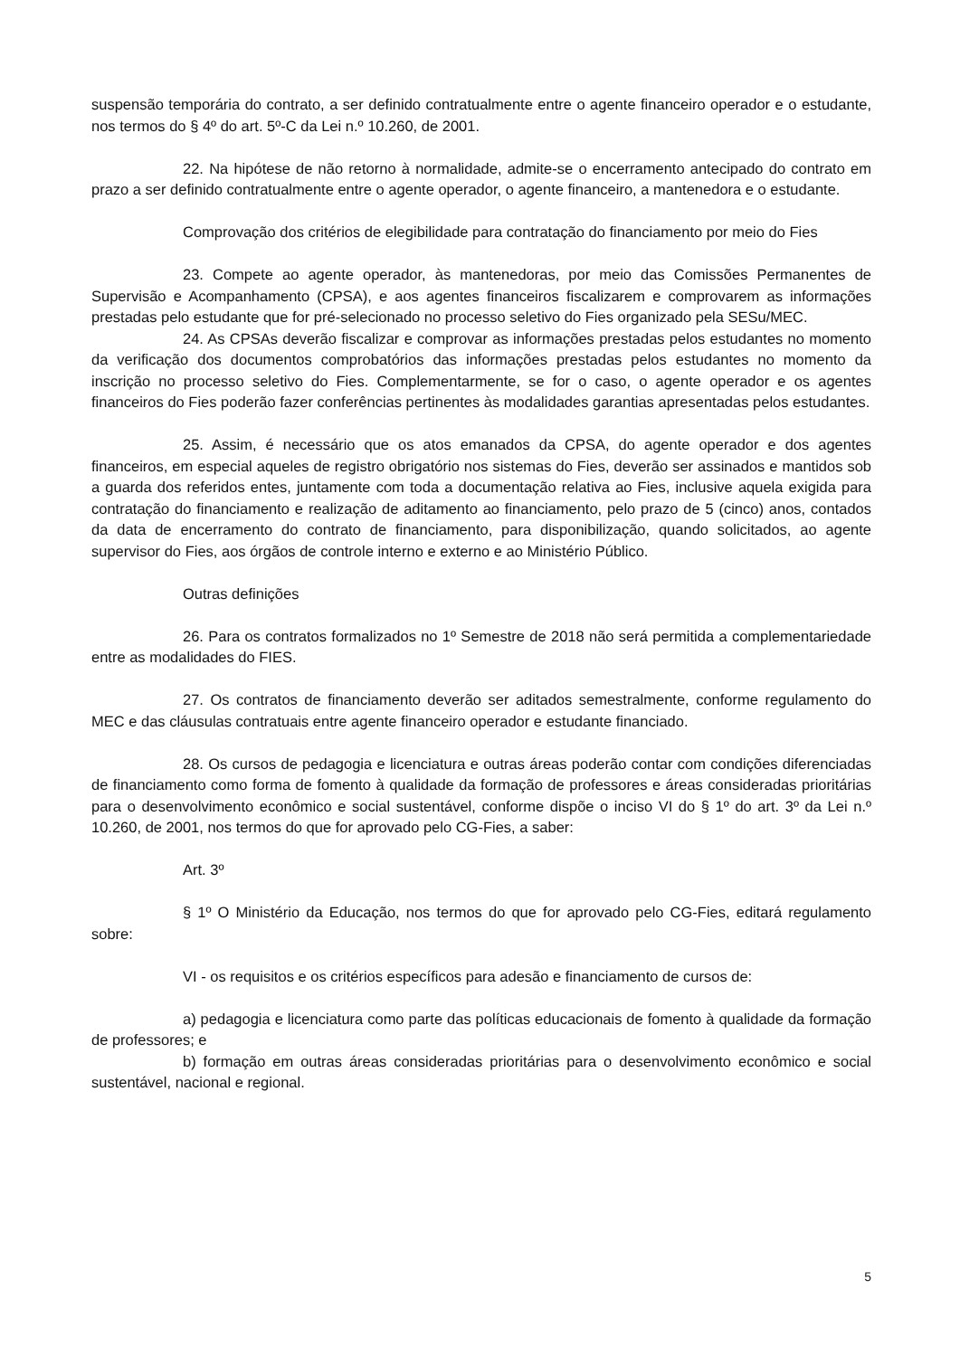suspensão temporária do contrato, a ser definido contratualmente entre o agente financeiro operador e o estudante, nos termos do § 4º do art. 5º-C da Lei n.º 10.260, de 2001.
22. Na hipótese de não retorno à normalidade, admite-se o encerramento antecipado do contrato em prazo a ser definido contratualmente entre o agente operador, o agente financeiro, a mantenedora e o estudante.
Comprovação dos critérios de elegibilidade para contratação do financiamento por meio do Fies
23. Compete ao agente operador, às mantenedoras, por meio das Comissões Permanentes de Supervisão e Acompanhamento (CPSA), e aos agentes financeiros fiscalizarem e comprovarem as informações prestadas pelo estudante que for pré-selecionado no processo seletivo do Fies organizado pela SESu/MEC.
24. As CPSAs deverão fiscalizar e comprovar as informações prestadas pelos estudantes no momento da verificação dos documentos comprobatórios das informações prestadas pelos estudantes no momento da inscrição no processo seletivo do Fies. Complementarmente, se for o caso, o agente operador e os agentes financeiros do Fies poderão fazer conferências pertinentes às modalidades garantias apresentadas pelos estudantes.
25. Assim, é necessário que os atos emanados da CPSA, do agente operador e dos agentes financeiros, em especial aqueles de registro obrigatório nos sistemas do Fies, deverão ser assinados e mantidos sob a guarda dos referidos entes, juntamente com toda a documentação relativa ao Fies, inclusive aquela exigida para contratação do financiamento e realização de aditamento ao financiamento, pelo prazo de 5 (cinco) anos, contados da data de encerramento do contrato de financiamento, para disponibilização, quando solicitados, ao agente supervisor do Fies, aos órgãos de controle interno e externo e ao Ministério Público.
Outras definições
26. Para os contratos formalizados no 1º Semestre de 2018 não será permitida a complementariedade entre as modalidades do FIES.
27. Os contratos de financiamento deverão ser aditados semestralmente, conforme regulamento do MEC e das cláusulas contratuais entre agente financeiro operador e estudante financiado.
28. Os cursos de pedagogia e licenciatura e outras áreas poderão contar com condições diferenciadas de financiamento como forma de fomento à qualidade da formação de professores e áreas consideradas prioritárias para o desenvolvimento econômico e social sustentável, conforme dispõe o inciso VI do § 1º do art. 3º da Lei n.º 10.260, de 2001, nos termos do que for aprovado pelo CG-Fies, a saber:
Art. 3º
§ 1º O Ministério da Educação, nos termos do que for aprovado pelo CG-Fies, editará regulamento sobre:
VI - os requisitos e os critérios específicos para adesão e financiamento de cursos de:
a) pedagogia e licenciatura como parte das políticas educacionais de fomento à qualidade da formação de professores; e
b) formação em outras áreas consideradas prioritárias para o desenvolvimento econômico e social sustentável, nacional e regional.
5